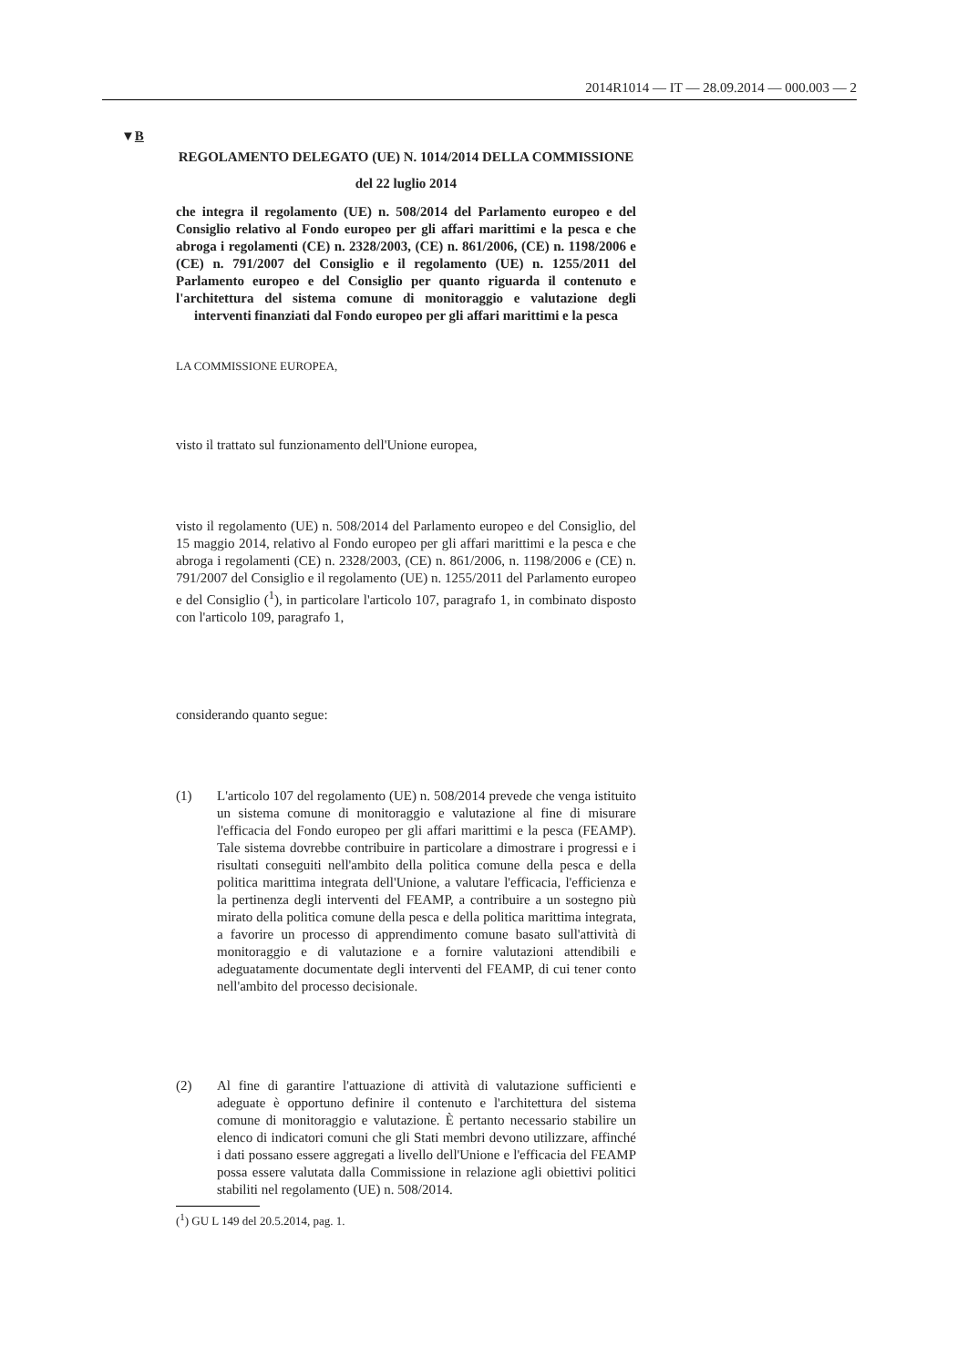2014R1014 — IT — 28.09.2014 — 000.003 — 2
▼B
REGOLAMENTO DELEGATO (UE) N. 1014/2014 DELLA COMMISSIONE
del 22 luglio 2014
che integra il regolamento (UE) n. 508/2014 del Parlamento europeo e del Consiglio relativo al Fondo europeo per gli affari marittimi e la pesca e che abroga i regolamenti (CE) n. 2328/2003, (CE) n. 861/2006, (CE) n. 1198/2006 e (CE) n. 791/2007 del Consiglio e il regolamento (UE) n. 1255/2011 del Parlamento europeo e del Consiglio per quanto riguarda il contenuto e l'architettura del sistema comune di monitoraggio e valutazione degli interventi finanziati dal Fondo europeo per gli affari marittimi e la pesca
LA COMMISSIONE EUROPEA,
visto il trattato sul funzionamento dell'Unione europea,
visto il regolamento (UE) n. 508/2014 del Parlamento europeo e del Consiglio, del 15 maggio 2014, relativo al Fondo europeo per gli affari marittimi e la pesca e che abroga i regolamenti (CE) n. 2328/2003, (CE) n. 861/2006, n. 1198/2006 e (CE) n. 791/2007 del Consiglio e il regolamento (UE) n. 1255/2011 del Parlamento europeo e del Consiglio (<sup>1</sup>), in particolare l'articolo 107, paragrafo 1, in combinato disposto con l'articolo 109, paragrafo 1,
considerando quanto segue:
(1) L'articolo 107 del regolamento (UE) n. 508/2014 prevede che venga istituito un sistema comune di monitoraggio e valutazione al fine di misurare l'efficacia del Fondo europeo per gli affari marittimi e la pesca (FEAMP). Tale sistema dovrebbe contribuire in particolare a dimostrare i progressi e i risultati conseguiti nell'ambito della politica comune della pesca e della politica marittima integrata dell'Unione, a valutare l'efficacia, l'efficienza e la pertinenza degli interventi del FEAMP, a contribuire a un sostegno più mirato della politica comune della pesca e della politica marittima integrata, a favorire un processo di apprendimento comune basato sull'attività di monitoraggio e di valutazione e a fornire valutazioni attendibili e adeguatamente documentate degli interventi del FEAMP, di cui tener conto nell'ambito del processo decisionale.
(2) Al fine di garantire l'attuazione di attività di valutazione sufficienti e adeguate è opportuno definire il contenuto e l'architettura del sistema comune di monitoraggio e valutazione. È pertanto necessario stabilire un elenco di indicatori comuni che gli Stati membri devono utilizzare, affinché i dati possano essere aggregati a livello dell'Unione e l'efficacia del FEAMP possa essere valutata dalla Commissione in relazione agli obiettivi politici stabiliti nel regolamento (UE) n. 508/2014.
(<sup>1</sup>) GU L 149 del 20.5.2014, pag. 1.